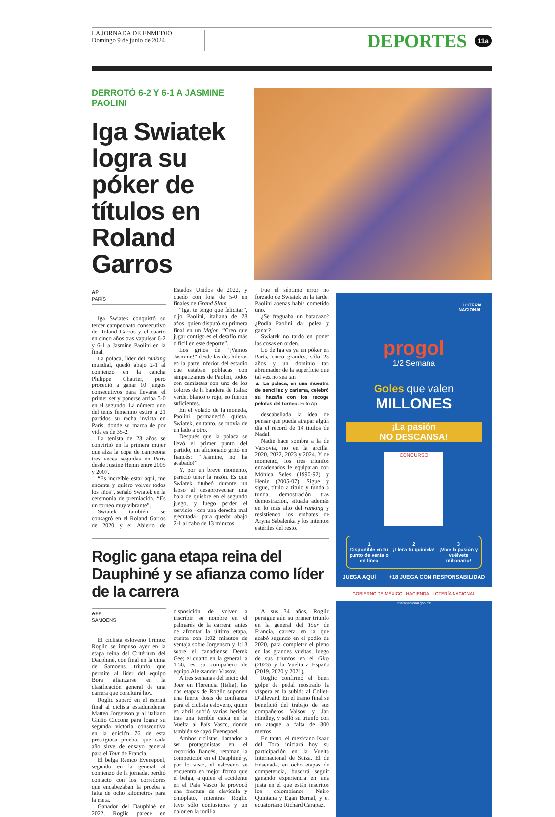LA JORNADA DE ENMEDIO
Domingo 9 de junio de 2024
DEPORTES
11a
DERROTÓ 6-2 Y 6-1 A JASMINE PAOLINI
Iga Swiatek logra su póker de títulos en Roland Garros
AP
PARÍS
Iga Swiatek conquistó su tercer campeonato consecutivo de Roland Garros y el cuarto en cinco años tras vapulear 6-2 y 6-1 a Jasmine Paolini en la final.
La polaca, líder del ranking mundial, quedó abajo 2-1 al comienzo en la cancha Philippe Chatrier, pero procedió a ganar 10 juegos consecutivos para llevarse el primer set y ponerse arriba 5-0 en el segundo. La número uno del tenis femenino estiró a 21 partidos su racha invicta en París, donde su marca de por vida es de 35-2.
La tenista de 23 años se convirtió en la primera mujer que alza la copa de campeona tres veces seguidas en París desde Justine Henin entre 2005 y 2007.
“Es increíble estar aquí, me encanta y quiero volver todos los años”, señaló Swiatek en la ceremonia de premiación. “Es un torneo muy vibrante”.
Swiatek también se consagró en el Roland Garros de 2020 y el Abierto de Estados Unidos de 2022, y quedó con foja de 5-0 en finales de Grand Slam.
“Iga, te tengo que felicitar”, dijo Paolini, italiana de 28 años, quien disputó su primera final en un Major. “Creo que jugar contigo es el desafío más difícil en este deporte”.
Los gritos de “¡Vamos Jasmine!” desde las dos hileras en la parte inferior del estadio que estaban pobladas con simpatizantes de Paolini, todos con camisetas con uno de los colores de la bandera de Italia: verde, blanco o rojo, no fueron suficientes.
En el volado de la moneda, Paolini permaneció quieta. Swiatek, en tanto, se movía de un lado a otro.
Después que la polaca se llevó el primer punto del partido, un aficionado gritó en francés: “¡Jasmine, no ha acabado!”
Y, por un breve momento, pareció tener la razón. Es que Swiatek titubeó durante un lapso al desaprovechar una bola de quiebre en el segundo juego, y luego perder el servicio –con una derecha mal ejecutada– para quedar abajo 2-1 al cabo de 13 minutos.
Fue el séptimo error no forzado de Swiatek en la tarde; Paolini apenas había cometido uno.
¿Se fraguaba un batacazo? ¿Podía Paolini dar pelea y ganar?
Swiatek no tardó en poner las cosas en orden.
Lo de Iga es ya un póker en París, cinco grandes, sólo 23 años y un dominio tan abrumador de la superficie que tal vez no sea tan
▲ La polaca, en una muestra de sencillez y carisma, celebró su hazaña con los recoge pelotas del torneo. Foto Ap
descabellada la idea de pensar que pueda atrapar algún día el récord de 14 títulos de Nadal.
Nadie hace sombra a la de Varsovia, no en la arcilla: 2020, 2022, 2023 y 2024. Y de momento, los tres triunfos encadenados le equiparan con Mónica Seles (1990-92) y Henin (2005-07). Sigue y sigue, título a título y tunda a tunda, demostración tras demostración, situada además en lo más alto del ranking y resistiendo los embates de Aryna Sabalenka y los intentos estériles del resto.
Roglic gana etapa reina del Dauphiné y se afianza como líder de la carrera
AFP
SAMOENS
El ciclista esloveno Primoz Roglic se impuso ayer en la etapa reina del Critérium del Dauphiné, con final en la cima de Samoens, triunfo que permite al líder del equipo Bora afianzarse en la clasificación general de una carrera que concluirá hoy.
Roglic superó en el esprint final al ciclista estadunidense Matteo Jorgenson y al italiano Giulio Ciccone para lograr su segunda victoria consecutiva en la edición 76 de esta prestigiosa prueba, que cada año sirve de ensayo general para el Tour de Francia.
El belga Remco Evenepoel, segundo en la general al comienzo de la jornada, perdió contacto con los corredores que encabezaban la prueba a falta de ocho kilómetros para la meta.
Ganador del Dauphiné en 2022, Roglic parece en disposición de volver a inscribir su nombre en el palmarés de la carrera: antes de afrontar la última etapa, cuenta con 1:02 minutos de ventaja sobre Jorgenson y 1:13 sobre el canadiense Derek Gee; el cuarto en la general, a 1:56, es su compañero de equipo Aleksander Vlasov.
A tres semanas del inicio del Tour en Florencia (Italia), las dos etapas de Roglic suponen una fuerte dosis de confianza para el ciclista esloveno, quien en abril sufrió varias heridas tras una terrible caída en la Vuelta al País Vasco, donde también se cayó Evenepoel.
Ambos ciclistas, llamados a ser protagonistas en el recorrido francés, retoman la competición en el Dauphiné y, por lo visto, el esloveno se encuentra en mejor forma que el belga, a quien el accidente en el País Vasco le provocó una fractura de clavícula y omóplato, mientras Roglic tuvo sólo contusiones y un dolor en la rodilla.
A sus 34 años, Roglic persigue aún su primer triunfo en la general del Tour de Francia, carrera en la que acabó segundo en el podio de 2020, para completar el pleno en las grandes vueltas, luego de sus triunfos en el Giro (2023) y la Vuelta a España (2019, 2020 y 2021).
Roglic confirmó el buen golpe de pedal mostrado la víspera en la subida al Collet-D'allevard. En el tramo final se benefició del trabajo de sus compañeros Valsov y Jan Hindley, y selló su triunfo con un ataque a falta de 300 metros.
En tanto, el mexicano Isaac del Toro iniciará hoy su participación en la Vuelta Internacional de Suiza. El de Ensenada, en ocho etapas de competencia, buscará seguir ganando experiencia en una justa en el que están inscritos los colombianos Nairo Quintana y Egan Bernal, y el ecuatoriano Richard Carapaz.
LOTERÍA
NACIONAL
progol
1/2 Semana
Goles que valen
MILLONES
¡La pasión
NO DESCANSA!
CONCURSO
1
Disponible en tu punto de venta o en línea
2
¡Llena tu quiniela!
3
¡Vive la pasión y vuélvete millonario!
JUEGA AQUÍ +18 JUEGA CON RESPONSABILIDAD
GOBIERNO DE MÉXICO · HACIENDA · LOTERÍA NACIONAL
loterianacional.gob.mx